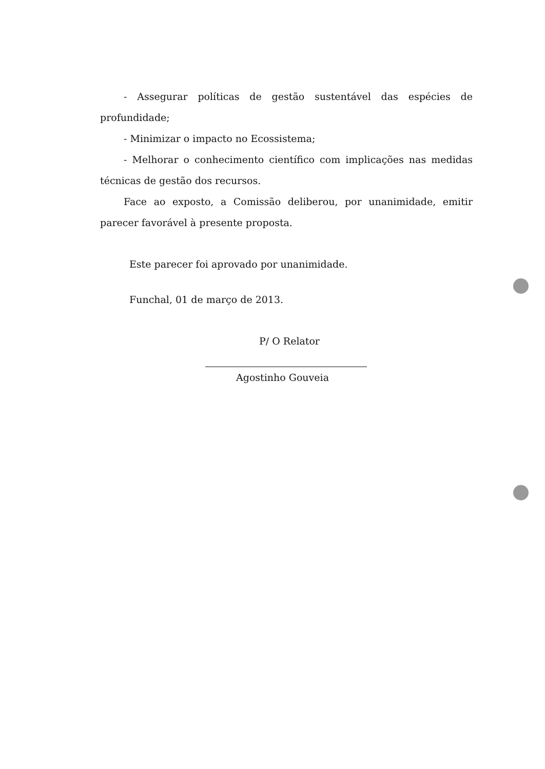- Assegurar políticas de gestão sustentável das espécies de profundidade;
- Minimizar o impacto no Ecossistema;
- Melhorar o conhecimento científico com implicações nas medidas técnicas de gestão dos recursos.
Face ao exposto, a Comissão deliberou, por unanimidade, emitir parecer favorável à presente proposta.
Este parecer foi aprovado por unanimidade.
Funchal, 01 de março de 2013.
P/ O Relator
Agostinho Gouveia